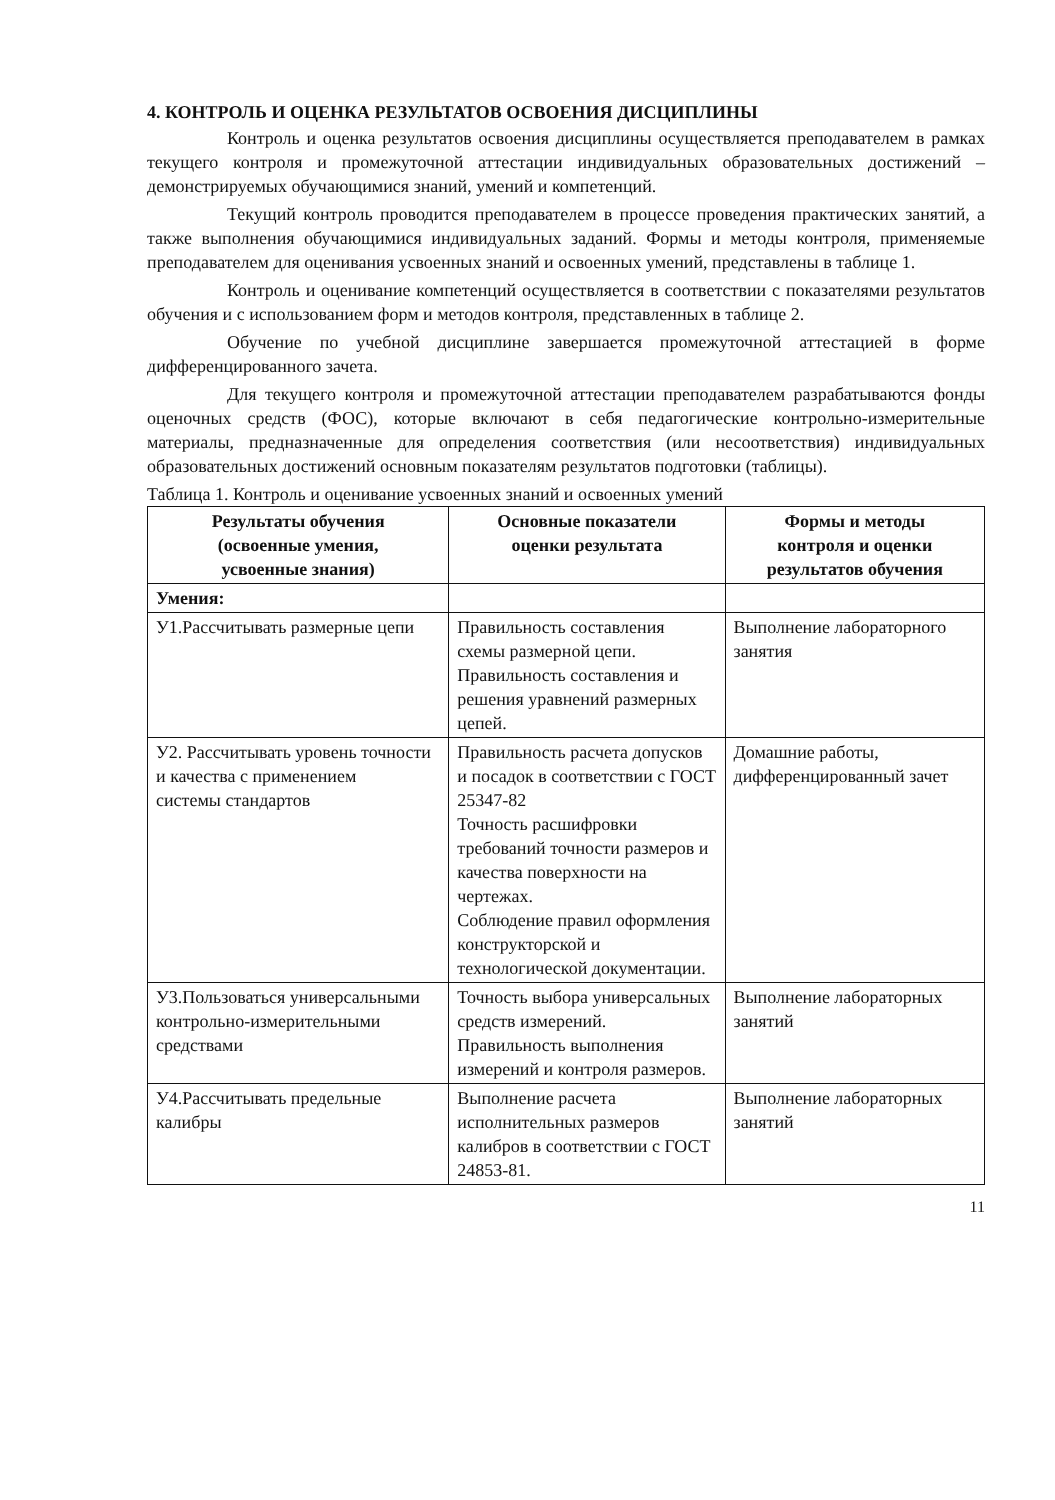4. КОНТРОЛЬ И ОЦЕНКА РЕЗУЛЬТАТОВ ОСВОЕНИЯ ДИСЦИПЛИНЫ
Контроль и оценка результатов освоения дисциплины осуществляется преподавателем в рамках текущего контроля и промежуточной аттестации индивидуальных образовательных достижений – демонстрируемых обучающимися знаний, умений и компетенций.
Текущий контроль проводится преподавателем в процессе проведения практических занятий, а также выполнения обучающимися индивидуальных заданий. Формы и методы контроля, применяемые преподавателем для оценивания усвоенных знаний и освоенных умений, представлены в таблице 1.
Контроль и оценивание компетенций осуществляется в соответствии с показателями результатов обучения и с использованием форм и методов контроля, представленных в таблице 2.
Обучение по учебной дисциплине завершается промежуточной аттестацией в форме дифференцированного зачета.
Для текущего контроля и промежуточной аттестации преподавателем разрабатываются фонды оценочных средств (ФОС), которые включают в себя педагогические контрольно-измерительные материалы, предназначенные для определения соответствия (или несоответствия) индивидуальных образовательных достижений основным показателям результатов подготовки (таблицы).
Таблица 1. Контроль и оценивание усвоенных знаний и освоенных умений
| Результаты обучения (освоенные умения, усвоенные знания) | Основные показатели оценки результата | Формы и методы контроля и оценки результатов обучения |
| --- | --- | --- |
| Умения: | | |
| У1.Рассчитывать размерные цепи | Правильность составления схемы размерной цепи. Правильность составления и решения уравнений размерных цепей. | Выполнение лабораторного занятия |
| У2. Рассчитывать уровень точности и качества с применением системы стандартов | Правильность расчета допусков и посадок в соответствии с ГОСТ 25347-82 Точность расшифровки требований точности размеров и качества поверхности на чертежах. Соблюдение правил оформления конструкторской и технологической документации. | Домашние работы, дифференцированный зачет |
| У3.Пользоваться универсальными контрольно-измерительными средствами | Точность выбора универсальных средств измерений. Правильность выполнения измерений и контроля размеров. | Выполнение лабораторных занятий |
| У4.Рассчитывать предельные калибры | Выполнение расчета исполнительных размеров калибров в соответствии с ГОСТ 24853-81. | Выполнение лабораторных занятий |
11